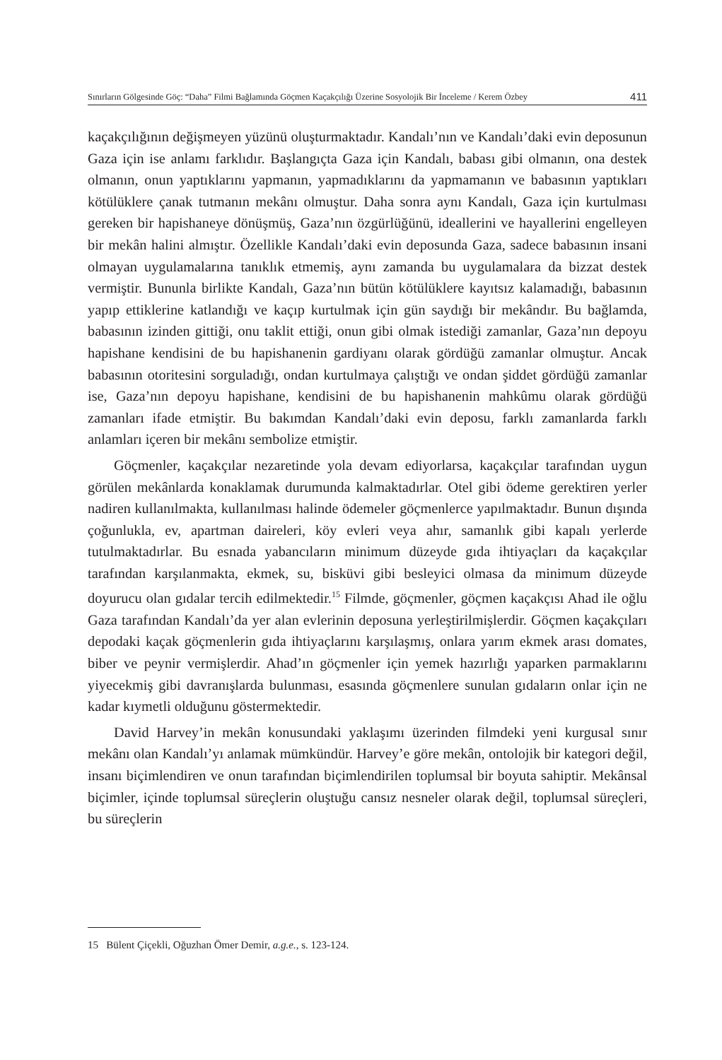Sınırların Gölgesinde Göç: “Daha” Filmi Bağlamında Göçmen Kaçakçılığı Üzerine Sosyolojik Bir İnceleme / Kerem Özbey 411
kaçakçılığının değişmeyen yüzünü oluşturmaktadır. Kandalı’nın ve Kandalı’daki evin deposunun Gaza için ise anlamı farklıdır. Başlangıçta Gaza için Kandalı, babası gibi olmanın, ona destek olmanın, onun yaptıklarını yapmanın, yapmadıklarını da yapmamanın ve babasının yaptıkları kötülüklere çanak tutmanın mekânı olmuştur. Daha sonra aynı Kandalı, Gaza için kurtulması gereken bir hapishaneye dönüşmüş, Gaza’nın özgürlüğünü, ideallerini ve hayallerini engelleyen bir mekân halini almıştır. Özellikle Kandalı’daki evin deposunda Gaza, sadece babasının insani olmayan uygulamalarına tanıklık etmemiş, aynı zamanda bu uygulamalara da bizzat destek vermiştir. Bununla birlikte Kandalı, Gaza’nın bütün kötülüklere kayıtsız kalamadığı, babasının yapıp ettiklerine katlandığı ve kaçıp kurtulmak için gün saydığı bir mekândır. Bu bağlamda, babasının izinden gittiği, onu taklit ettiği, onun gibi olmak istediği zamanlar, Gaza’nın depoyu hapishane kendisini de bu hapishanenin gardiyanı olarak gördüğü zamanlar olmuştur. Ancak babasının otoritesini sorguladığı, ondan kurtulmaya çalıştığı ve ondan şiddet gördüğü zamanlar ise, Gaza’nın depoyu hapishane, kendisini de bu hapishanenin mahkûmu olarak gördüğü zamanları ifade etmiştir. Bu bakımdan Kandalı’daki evin deposu, farklı zamanlarda farklı anlamları içeren bir mekânı sembolize etmiştir.
Göçmenler, kaçakçılar nezaretinde yola devam ediyorlarsa, kaçakçılar tarafından uygun görülen mekânlarda konaklamak durumunda kalmaktadırlar. Otel gibi ödeme gerektiren yerler nadiren kullanılmakta, kullanılması halinde ödemeler göçmenlerce yapılmaktadır. Bunun dışında çoğunlukla, ev, apartman daireleri, köy evleri veya ahır, samanlık gibi kapalı yerlerde tutulmaktadırlar. Bu esnada yabancıların minimum düzeyde gıda ihtiyaçları da kaçakçılar tarafından karşılanmakta, ekmek, su, bisküvi gibi besleyici olmasa da minimum düzeyde doyurucu olan gıdalar tercih edilmektedir.<sup>15</sup> Filmde, göçmenler, göçmen kaçakçısı Ahad ile oğlu Gaza tarafından Kandalı’da yer alan evlerinin deposuna yerleştirilmişlerdir. Göçmen kaçakçıları depodaki kaçak göçmenlerin gıda ihtiyaçlarını karşılaşmış, onlara yarım ekmek arası domates, biber ve peynir vermişlerdir. Ahad’ın göçmenler için yemek hazırlığı yaparken parmaklarını yiyecekmiş gibi davranışlarda bulunması, esasında göçmenlere sunulan gıdaların onlar için ne kadar kıymetli olduğunu göstermektedir.
David Harvey’in mekân konusundaki yaklaşımı üzerinden filmdeki yeni kurgusal sınır mekânı olan Kandalı’yı anlamak mümkündür. Harvey’e göre mekân, ontolojik bir kategori değil, insanı biçimlendiren ve onun tarafından biçimlendirilen toplumsal bir boyuta sahiptir. Mekânsal biçimler, içinde toplumsal süreçlerin oluştuğu cansız nesneler olarak değil, toplumsal süreçleri, bu süreçlerin
15 Bülent Çiçekli, Oğuzhan Ömer Demir, a.g.e., s. 123-124.